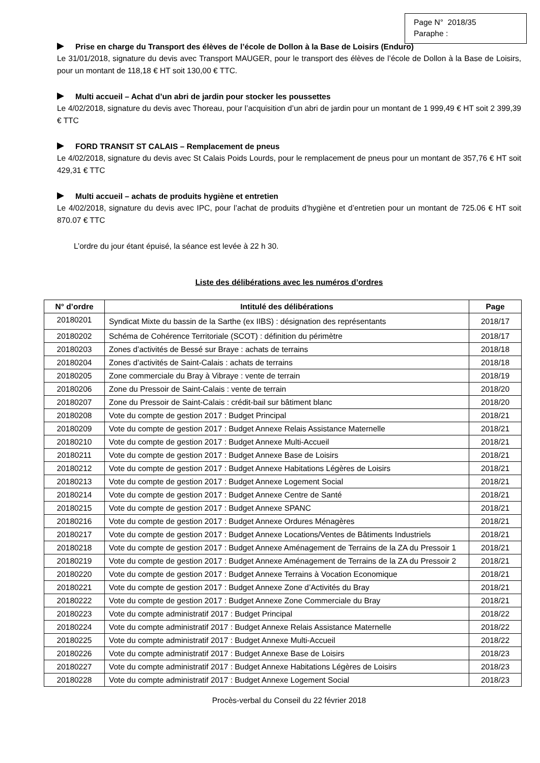Page N° 2018/35
Paraphe :
Prise en charge du Transport des élèves de l’école de Dollon à la Base de Loisirs (Enduro)
Le 31/01/2018, signature du devis avec Transport MAUGER, pour le transport des élèves de l’école de Dollon à la Base de Loisirs, pour un montant de 118,18 € HT soit 130,00 € TTC.
Multi accueil – Achat d’un abri de jardin pour stocker les poussettes
Le 4/02/2018, signature du devis avec Thoreau, pour l’acquisition d’un abri de jardin pour un montant de 1 999,49 € HT soit 2 399,39 € TTC
FORD TRANSIT ST CALAIS – Remplacement de pneus
Le 4/02/2018, signature du devis avec St Calais Poids Lourds, pour le remplacement de pneus pour un montant de 357,76 € HT soit 429,31 € TTC
Multi accueil – achats de produits hygiène et entretien
Le 4/02/2018, signature du devis avec IPC, pour l’achat de produits d’hygiène et d’entretien pour un montant de 725.06 € HT soit 870.07 € TTC
L’ordre du jour étant épuisé, la séance est levée à 22 h 30.
Liste des délibérations avec les numéros d’ordres
| N° d’ordre | Intitulé des délibérations | Page |
| --- | --- | --- |
| 20180201 | Syndicat Mixte du bassin de la Sarthe (ex IIBS) : désignation des représentants | 2018/17 |
| 20180202 | Schéma de Cohérence Territoriale (SCOT) : définition du périmètre | 2018/17 |
| 20180203 | Zones d’activités de Bessé sur Braye : achats de terrains | 2018/18 |
| 20180204 | Zones d’activités de Saint-Calais : achats de terrains | 2018/18 |
| 20180205 | Zone commerciale du Bray à Vibraye : vente de terrain | 2018/19 |
| 20180206 | Zone du Pressoir de Saint-Calais : vente de terrain | 2018/20 |
| 20180207 | Zone du Pressoir de Saint-Calais : crédit-bail sur bâtiment blanc | 2018/20 |
| 20180208 | Vote du compte de gestion 2017 : Budget Principal | 2018/21 |
| 20180209 | Vote du compte de gestion 2017 : Budget Annexe Relais Assistance Maternelle | 2018/21 |
| 20180210 | Vote du compte de gestion 2017 : Budget Annexe Multi-Accueil | 2018/21 |
| 20180211 | Vote du compte de gestion 2017 : Budget Annexe Base de Loisirs | 2018/21 |
| 20180212 | Vote du compte de gestion 2017 : Budget Annexe Habitations Légères de Loisirs | 2018/21 |
| 20180213 | Vote du compte de gestion 2017 : Budget Annexe Logement Social | 2018/21 |
| 20180214 | Vote du compte de gestion 2017 : Budget Annexe Centre de Santé | 2018/21 |
| 20180215 | Vote du compte de gestion 2017 : Budget Annexe SPANC | 2018/21 |
| 20180216 | Vote du compte de gestion 2017 : Budget Annexe Ordures Ménagères | 2018/21 |
| 20180217 | Vote du compte de gestion 2017 : Budget Annexe Locations/Ventes de Bâtiments Industriels | 2018/21 |
| 20180218 | Vote du compte de gestion 2017 : Budget Annexe Aménagement de Terrains de la ZA du Pressoir 1 | 2018/21 |
| 20180219 | Vote du compte de gestion 2017 : Budget Annexe Aménagement de Terrains de la ZA du Pressoir 2 | 2018/21 |
| 20180220 | Vote du compte de gestion 2017 : Budget Annexe Terrains à Vocation Economique | 2018/21 |
| 20180221 | Vote du compte de gestion 2017 : Budget Annexe Zone d’Activités du Bray | 2018/21 |
| 20180222 | Vote du compte de gestion 2017 : Budget Annexe Zone Commerciale du Bray | 2018/21 |
| 20180223 | Vote du compte administratif 2017 : Budget Principal | 2018/22 |
| 20180224 | Vote du compte administratif 2017 : Budget Annexe Relais Assistance Maternelle | 2018/22 |
| 20180225 | Vote du compte administratif 2017 : Budget Annexe Multi-Accueil | 2018/22 |
| 20180226 | Vote du compte administratif 2017 : Budget Annexe Base de Loisirs | 2018/23 |
| 20180227 | Vote du compte administratif 2017 : Budget Annexe Habitations Légères de Loisirs | 2018/23 |
| 20180228 | Vote du compte administratif 2017 : Budget Annexe Logement Social | 2018/23 |
Procès-verbal du Conseil du 22 février 2018